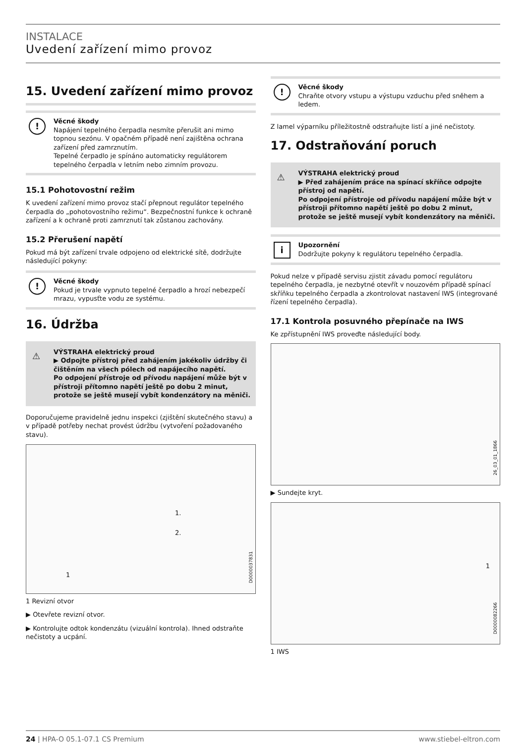INSTALACE
Uvedení zařízení mimo provoz
15. Uvedení zařízení mimo provoz
!
Věcné škody
Napájení tepelného čerpadla nesmíte přerušit ani mimo topnou sezónu. V opačném případě není zajištěna ochrana zařízení před zamrznutím.
Tepelné čerpadlo je spínáno automaticky regulátorem tepelného čerpadla v letním nebo zimním provozu.
15.1 Pohotovostní režim
K uvedení zařízení mimo provoz stačí přepnout regulátor tepelného čerpadla do „pohotovostního režimu“. Bezpečnostní funkce k ochraně zařízení a k ochraně proti zamrznutí tak zůstanou zachovány.
15.2 Přerušení napětí
Pokud má být zařízení trvale odpojeno od elektrické sítě, dodržujte následující pokyny:
!
Věcné škody
Pokud je trvale vypnuto tepelné čerpadlo a hrozí nebezpečí mrazu, vypusťte vodu ze systému.
16. Údržba
⚠
VÝSTRAHA elektrický proud
▶ Odpojte přístroj před zahájením jakékoliv údržby či čištěním na všech pólech od napájecího napětí.
Po odpojení přístroje od přívodu napájení může být v přístroji přítomno napětí ještě po dobu 2 minut, protože se ještě musejí vybít kondenzátory na měniči.
Doporučujeme pravidelně jednu inspekci (zjištění skutečného stavu) a v případě potřeby nechat provést údržbu (vytvoření požadovaného stavu).
1
1.
2.
D0000037831
1 Revizní otvor
▶ Otevřete revizní otvor.
▶ Kontrolujte odtok kondenzátu (vizuální kontrola). Ihned odstraňte nečistoty a ucpání.
!
Věcné škody
Chraňte otvory vstupu a výstupu vzduchu před sněhem a ledem.
Z lamel výparníku příležitostně odstraňujte listí a jiné nečistoty.
17. Odstraňování poruch
⚠
VÝSTRAHA elektrický proud
▶ Před zahájením práce na spínací skříňce odpojte přístroj od napětí.
Po odpojení přístroje od přívodu napájení může být v přístroji přítomno napětí ještě po dobu 2 minut, protože se ještě musejí vybít kondenzátory na měniči.
i
Upozornění
Dodržujte pokyny k regulátoru tepelného čerpadla.
Pokud nelze v případě servisu zjistit závadu pomocí regulátoru tepelného čerpadla, je nezbytné otevřít v nouzovém případě spínací skříňku tepelného čerpadla a zkontrolovat nastavení IWS (integrované řízení tepelného čerpadla).
17.1 Kontrola posuvného přepínače na IWS
Ke zpřístupnění IWS proveďte následující body.
26_03_01_1866
▶ Sundejte kryt.
1
D0000082266
1 IWS
24 | HPA-O 05.1-07.1 CS Premium www.stiebel-eltron.com